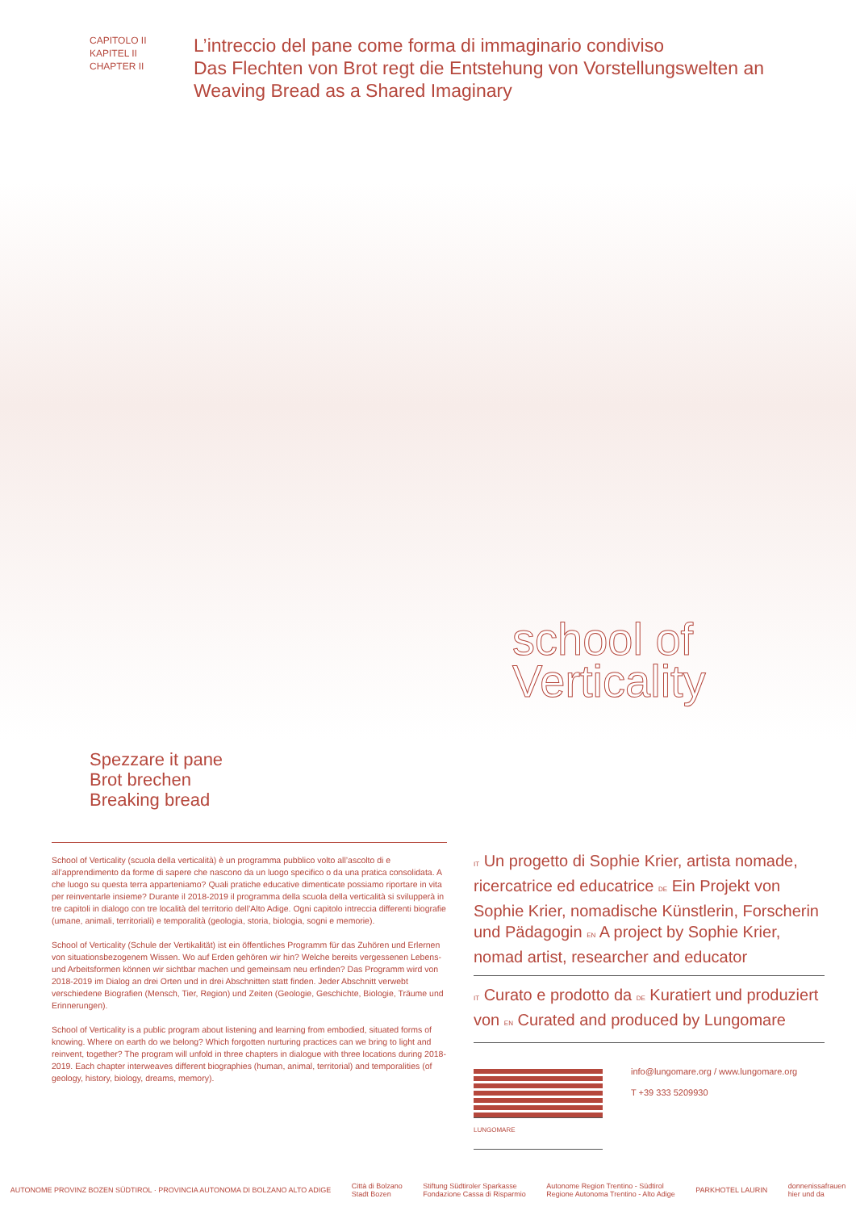CAPITOLO II
KAPITEL II
CHAPTER II
L’intreccio del pane come forma di immaginario condiviso
Das Flechten von Brot regt die Entstehung von Vorstellungswelten an
Weaving Bread as a Shared Imaginary
school of
Verticality
Spezzare it pane
Brot brechen
Breaking bread
School of Verticality (scuola della verticalità) è un programma pubblico volto all’ascolto di e all’apprendimento da forme di sapere che nascono da un luogo specifico o da una pratica consolidata. A che luogo su questa terra apparteniamo? Quali pratiche educative dimenticate possiamo riportare in vita per reinventarle insieme? Durante il 2018-2019 il programma della scuola della verticalità si svilupperà in tre capitoli in dialogo con tre località del territorio dell’Alto Adige. Ogni capitolo intreccia differenti biografie (umane, animali, territoriali) e temporalità (geologia, storia, biologia, sogni e memorie).
School of Verticality (Schule der Vertikalität) ist ein öffentliches Programm für das Zuhören und Erlernen von situationsbezogenem Wissen. Wo auf Erden gehören wir hin? Welche bereits vergessenen Lebens- und Arbeitsformen können wir sichtbar machen und gemeinsam neu erfinden? Das Programm wird von 2018-2019 im Dialog an drei Orten und in drei Abschnitten statt finden. Jeder Abschnitt verwebt verschiedene Biografien (Mensch, Tier, Region) und Zeiten (Geologie, Geschichte, Biologie, Träume und Erinnerungen).
School of Verticality is a public program about listening and learning from embodied, situated forms of knowing. Where on earth do we belong? Which forgotten nurturing practices can we bring to light and reinvent, together? The program will unfold in three chapters in dialogue with three locations during 2018-2019. Each chapter interweaves different biographies (human, animal, territorial) and temporalities (of geology, history, biology, dreams, memory).
IT Un progetto di Sophie Krier, artista nomade, ricercatrice ed educatrice DE Ein Projekt von Sophie Krier, nomadische Künstlerin, Forscherin und Pädagogin EN A project by Sophie Krier, nomad artist, researcher and educator
IT Curato e prodotto da DE Kuratiert und produziert von EN Curated and produced by Lungomare
LUNGOMARE
info@lungomare.org / www.lungomare.org
T +39 333 5209930
AUTONOME PROVINZ BOZEN SÜDTIROL · PROVINCIA AUTONOMA DI BOLZANO ALTO ADIGE Città di Bolzano
Stadt Bozen Stiftung Südtiroler Sparkasse
Fondazione Cassa di Risparmio Autonome Region Trentino - Südtirol
Regione Autonoma Trentino - Alto Adige PARKHOTEL LAURIN donnenissafrauen
hier und da